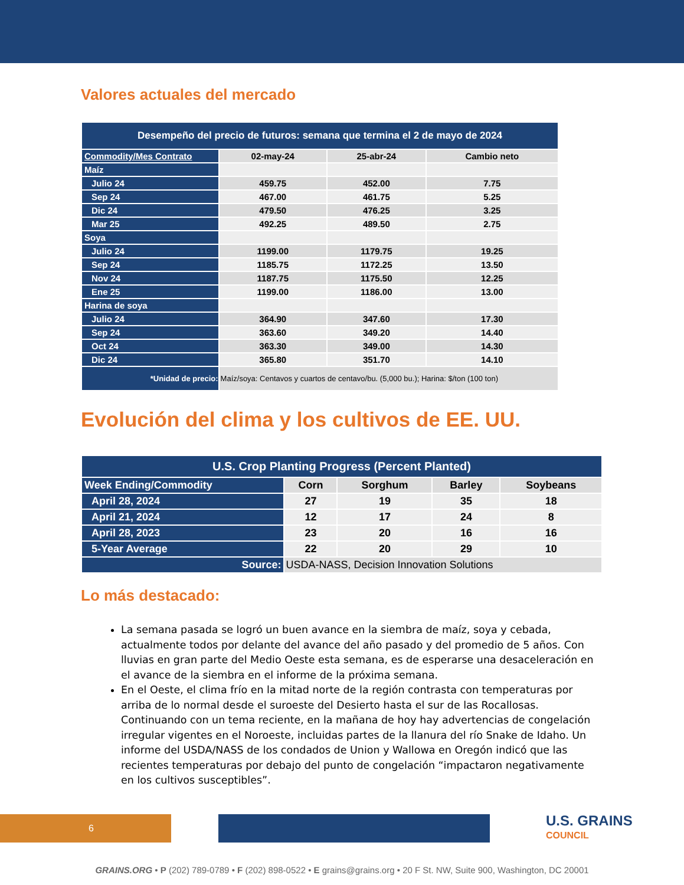Valores actuales del mercado
| Desempeño del precio de futuros: semana que termina el 2 de mayo de 2024 | | | |
| --- | --- | --- | --- |
| Commodity/Mes Contrato | 02-may-24 | 25-abr-24 | Cambio neto |
| Maíz | | | |
| Julio 24 | 459.75 | 452.00 | 7.75 |
| Sep 24 | 467.00 | 461.75 | 5.25 |
| Dic 24 | 479.50 | 476.25 | 3.25 |
| Mar 25 | 492.25 | 489.50 | 2.75 |
| Soya | | | |
| Julio 24 | 1199.00 | 1179.75 | 19.25 |
| Sep 24 | 1185.75 | 1172.25 | 13.50 |
| Nov 24 | 1187.75 | 1175.50 | 12.25 |
| Ene 25 | 1199.00 | 1186.00 | 13.00 |
| Harina de soya | | | |
| Julio 24 | 364.90 | 347.60 | 17.30 |
| Sep 24 | 363.60 | 349.20 | 14.40 |
| Oct 24 | 363.30 | 349.00 | 14.30 |
| Dic 24 | 365.80 | 351.70 | 14.10 |
| *Unidad de precio: | Maíz/soya: Centavos y cuartos de centavo/bu. (5,000 bu.); Harina: $/ton (100 ton) | | |
Evolución del clima y los cultivos de EE. UU.
| U.S. Crop Planting Progress (Percent Planted) | | | | |
| --- | --- | --- | --- | --- |
| Week Ending/Commodity | Corn | Sorghum | Barley | Soybeans |
| April 28, 2024 | 27 | 19 | 35 | 18 |
| April 21, 2024 | 12 | 17 | 24 | 8 |
| April 28, 2023 | 23 | 20 | 16 | 16 |
| 5-Year Average | 22 | 20 | 29 | 10 |
| Source: | USDA-NASS, Decision Innovation Solutions | | | |
Lo más destacado:
La semana pasada se logró un buen avance en la siembra de maíz, soya y cebada, actualmente todos por delante del avance del año pasado y del promedio de 5 años. Con lluvias en gran parte del Medio Oeste esta semana, es de esperarse una desaceleración en el avance de la siembra en el informe de la próxima semana.
En el Oeste, el clima frío en la mitad norte de la región contrasta con temperaturas por arriba de lo normal desde el suroeste del Desierto hasta el sur de las Rocallosas. Continuando con un tema reciente, en la mañana de hoy hay advertencias de congelación irregular vigentes en el Noroeste, incluidas partes de la llanura del río Snake de Idaho. Un informe del USDA/NASS de los condados de Union y Wallowa en Oregón indicó que las recientes temperaturas por debajo del punto de congelación “impactaron negativamente en los cultivos susceptibles”.
6
U.S. GRAINS
COUNCIL
GRAINS.ORG • P (202) 789-0789 • F (202) 898-0522 • E grains@grains.org • 20 F St. NW, Suite 900, Washington, DC 20001